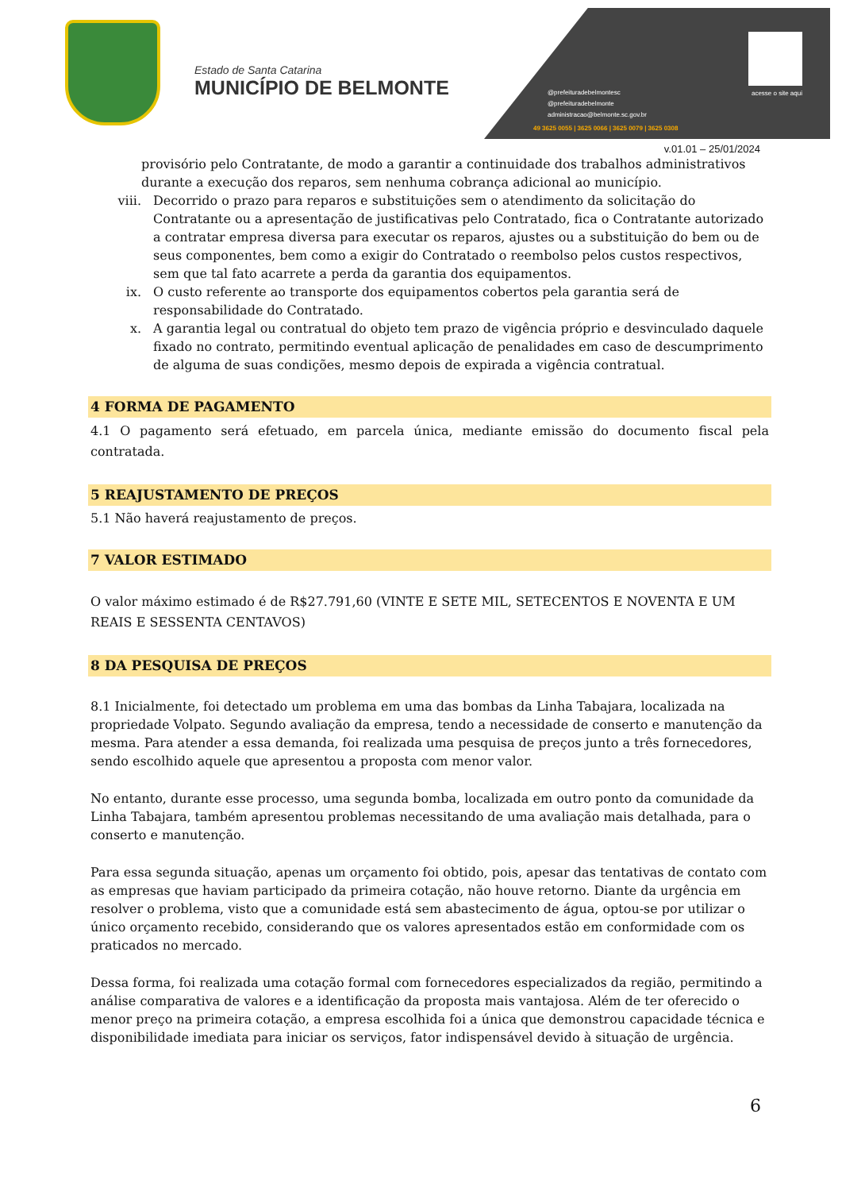Estado de Santa Catarina
MUNICÍPIO DE BELMONTE
acesse o site aqui
@prefeituradebelmontesc
@prefeituradebelmonte
administracao@belmonte.sc.gov.br
49 3625 0055 | 3625 0066 | 3625 0079 | 3625 0308
v.01.01 – 25/01/2024
provisório pelo Contratante, de modo a garantir a continuidade dos trabalhos administrativos durante a execução dos reparos, sem nenhuma cobrança adicional ao município.
viii. Decorrido o prazo para reparos e substituições sem o atendimento da solicitação do Contratante ou a apresentação de justificativas pelo Contratado, fica o Contratante autorizado a contratar empresa diversa para executar os reparos, ajustes ou a substituição do bem ou de seus componentes, bem como a exigir do Contratado o reembolso pelos custos respectivos, sem que tal fato acarrete a perda da garantia dos equipamentos.
ix. O custo referente ao transporte dos equipamentos cobertos pela garantia será de responsabilidade do Contratado.
x. A garantia legal ou contratual do objeto tem prazo de vigência próprio e desvinculado daquele fixado no contrato, permitindo eventual aplicação de penalidades em caso de descumprimento de alguma de suas condições, mesmo depois de expirada a vigência contratual.
4 FORMA DE PAGAMENTO
4.1 O pagamento será efetuado, em parcela única, mediante emissão do documento fiscal pela contratada.
5 REAJUSTAMENTO DE PREÇOS
5.1 Não haverá reajustamento de preços.
7 VALOR ESTIMADO
O valor máximo estimado é de R$27.791,60 (VINTE E SETE MIL, SETECENTOS E NOVENTA E UM REAIS E SESSENTA CENTAVOS)
8 DA PESQUISA DE PREÇOS
8.1 Inicialmente, foi detectado um problema em uma das bombas da Linha Tabajara, localizada na propriedade Volpato. Segundo avaliação da empresa, tendo a necessidade de conserto e manutenção da mesma. Para atender a essa demanda, foi realizada uma pesquisa de preços junto a três fornecedores, sendo escolhido aquele que apresentou a proposta com menor valor.
No entanto, durante esse processo, uma segunda bomba, localizada em outro ponto da comunidade da Linha Tabajara, também apresentou problemas necessitando de uma avaliação mais detalhada, para o conserto e manutenção.
Para essa segunda situação, apenas um orçamento foi obtido, pois, apesar das tentativas de contato com as empresas que haviam participado da primeira cotação, não houve retorno. Diante da urgência em resolver o problema, visto que a comunidade está sem abastecimento de água, optou-se por utilizar o único orçamento recebido, considerando que os valores apresentados estão em conformidade com os praticados no mercado.
Dessa forma, foi realizada uma cotação formal com fornecedores especializados da região, permitindo a análise comparativa de valores e a identificação da proposta mais vantajosa. Além de ter oferecido o menor preço na primeira cotação, a empresa escolhida foi a única que demonstrou capacidade técnica e disponibilidade imediata para iniciar os serviços, fator indispensável devido à situação de urgência.
6